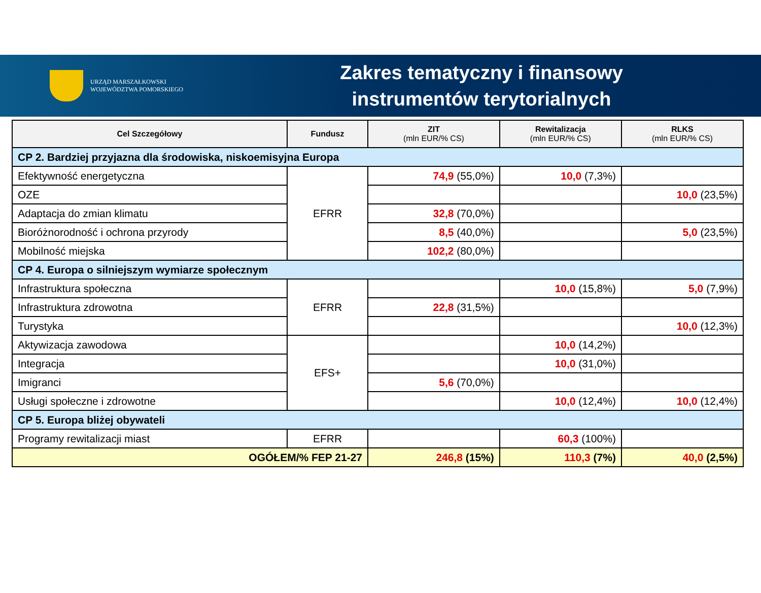URZĄD MARSZAŁKOWSKI
WOJEWÓDZTWA POMORSKIEGO
Zakres tematyczny i finansowy
instrumentów terytorialnych
| Cel Szczegółowy | Fundusz | ZIT (mln EUR/% CS) | Rewitalizacja (mln EUR/% CS) | RLKS (mln EUR/% CS) |
| --- | --- | --- | --- | --- |
| CP 2. Bardziej przyjazna dla środowiska, niskoemisyjna Europa | | | | |
| Efektywność energetyczna | EFRR | 74,9 (55,0%) | 10,0 (7,3%) | |
| OZE | | | | 10,0 (23,5%) |
| Adaptacja do zmian klimatu | | 32,8 (70,0%) | | |
| Bioróżnorodność i ochrona przyrody | | 8,5 (40,0%) | | 5,0 (23,5%) |
| Mobilność miejska | | 102,2 (80,0%) | | |
| CP 4. Europa o silniejszym wymiarze społecznym | | | | |
| Infrastruktura społeczna | EFRR | | 10,0 (15,8%) | 5,0 (7,9%) |
| Infrastruktura zdrowotna | | 22,8 (31,5%) | | |
| Turystyka | | | | 10,0 (12,3%) |
| Aktywizacja zawodowa | EFS+ | | 10,0 (14,2%) | |
| Integracja | | | 10,0 (31,0%) | |
| Imigranci | | 5,6 (70,0%) | | |
| Usługi społeczne i zdrowotne | | | 10,0 (12,4%) | 10,0 (12,4%) |
| CP 5. Europa bliżej obywateli | | | | |
| Programy rewitalizacji miast | EFRR | | 60,3 (100%) | |
| OGÓŁEM/% FEP 21-27 | | 246,8 (15%) | 110,3 (7%) | 40,0 (2,5%) |